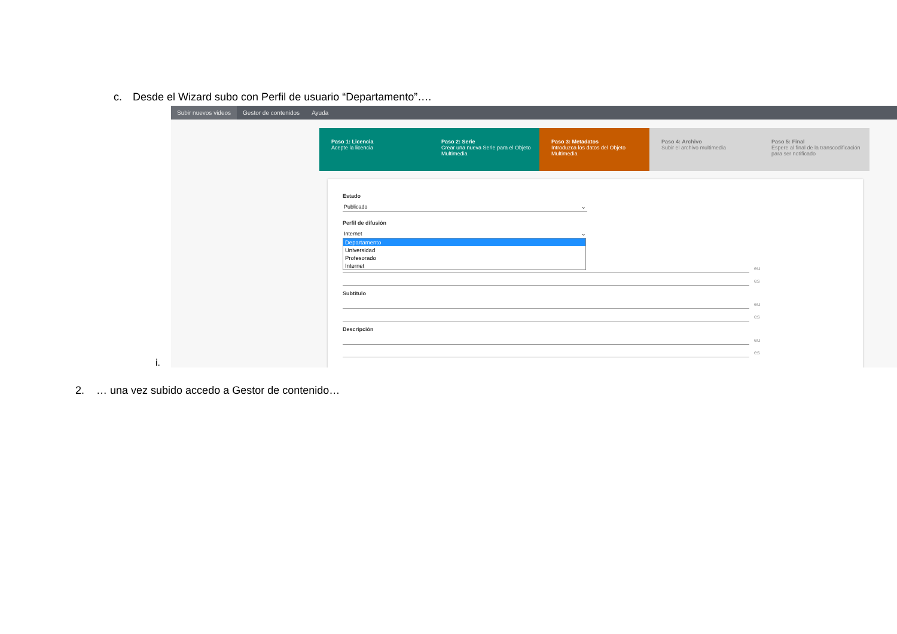c. Desde el Wizard subo con Perfil de usuario “Departamento”….
Subir nuevos videos Gestor de contenidos Ayuda
Paso 1: Licencia
Acepte la licencia
Paso 2: Serie
Crear una nueva Serie para el Objeto Multimedia
Paso 3: Metadatos
Introduzca los datos del Objeto Multimedia
Paso 4: Archivo
Subir el archivo multimedia
Paso 5: Final
Espere al final de la transcodificación para ser notificado
Estado
Publicado ⌄
Perfil de difusión
Internet ⌄
Departamento
Universidad
Profesorado
Internet
eu
es
Subtítulo
eu
es
Descripción
eu
es
i.
2. … una vez subido accedo a Gestor de contenido…